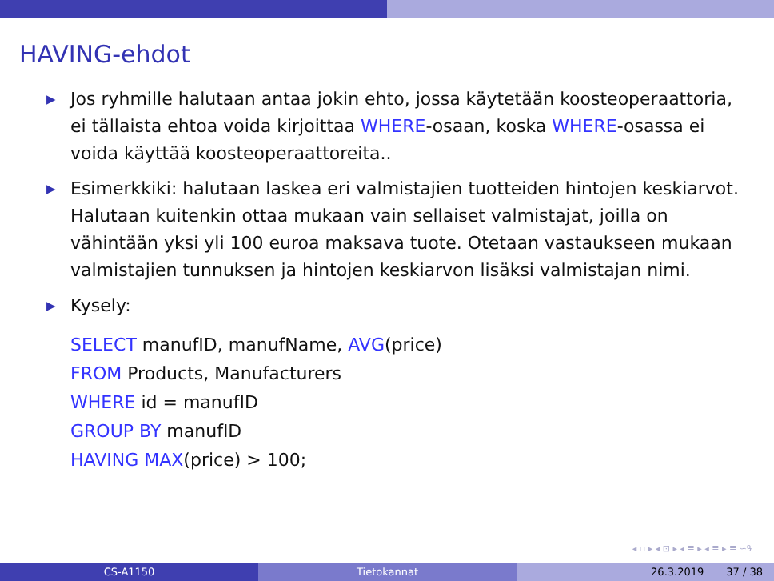HAVING-ehdot
▶ Jos ryhmille halutaan antaa jokin ehto, jossa käytetään koosteoperaattoria, ei tällaista ehtoa voida kirjoittaa WHERE-osaan, koska WHERE-osassa ei voida käyttää koosteoperaattoreita..
▶ Esimerkkiki: halutaan laskea eri valmistajien tuotteiden hintojen keskiarvot. Halutaan kuitenkin ottaa mukaan vain sellaiset valmistajat, joilla on vähintään yksi yli 100 euroa maksava tuote. Otetaan vastaukseen mukaan valmistajien tunnuksen ja hintojen keskiarvon lisäksi valmistajan nimi.
▶ Kysely:
SELECT manufID, manufName, AVG(price)
FROM Products, Manufacturers
WHERE id = manufID
GROUP BY manufID
HAVING MAX(price) > 100;
◂ ▫ ▸ ◂ ⊡ ▸ ◂ ≣ ▸ ◂ ≣ ▸ ≣ ∽ዓ
CS-A1150 Tietokannat 26.3.2019 37 / 38